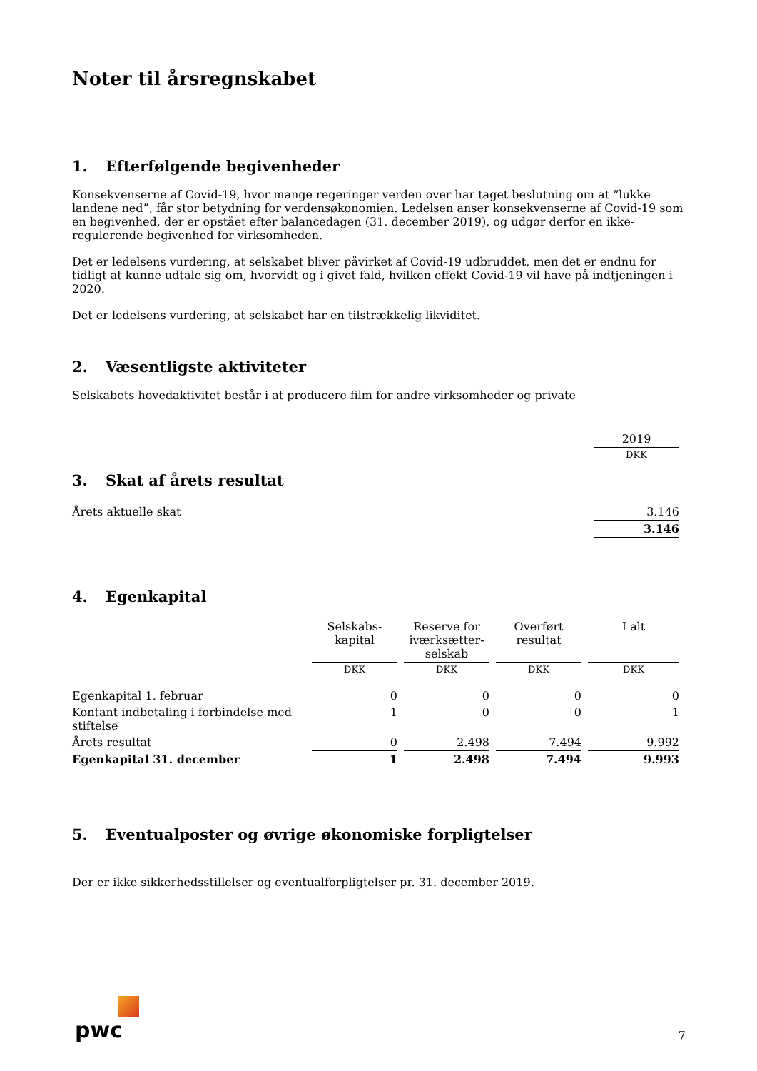Noter til årsregnskabet
1. Efterfølgende begivenheder
Konsekvenserne af Covid-19, hvor mange regeringer verden over har taget beslutning om at ”lukke landene ned”, får stor betydning for verdensøkonomien. Ledelsen anser konsekvenserne af Covid-19 som en begivenhed, der er opstået efter balancedagen (31. december 2019), og udgør derfor en ikke-regulerende begivenhed for virksomheden.
Det er ledelsens vurdering, at selskabet bliver påvirket af Covid-19 udbruddet, men det er endnu for tidligt at kunne udtale sig om, hvorvidt og i givet fald, hvilken effekt Covid-19 vil have på indtjeningen i 2020.
Det er ledelsens vurdering, at selskabet har en tilstrækkelig likviditet.
2. Væsentligste aktiviteter
Selskabets hovedaktivitet består i at producere film for andre virksomheder og private
| | 2019 |
| | DKK |
| 3. Skat af årets resultat | |
| Årets aktuelle skat | 3.146 |
| | 3.146 |
4. Egenkapital
| | Selskabs- kapital | Reserve for iværksætter-selskab | Overført resultat | I alt |
| | DKK | DKK | DKK | DKK |
| Egenkapital 1. februar | 0 | 0 | 0 | 0 |
| Kontant indbetaling i forbindelse med stiftelse | 1 | 0 | 0 | 1 |
| Årets resultat | 0 | 2.498 | 7.494 | 9.992 |
| Egenkapital 31. december | 1 | 2.498 | 7.494 | 9.993 |
5. Eventualposter og øvrige økonomiske forpligtelser
Der er ikke sikkerhedsstillelser og eventualforpligtelser pr. 31. december 2019.
pwc
7